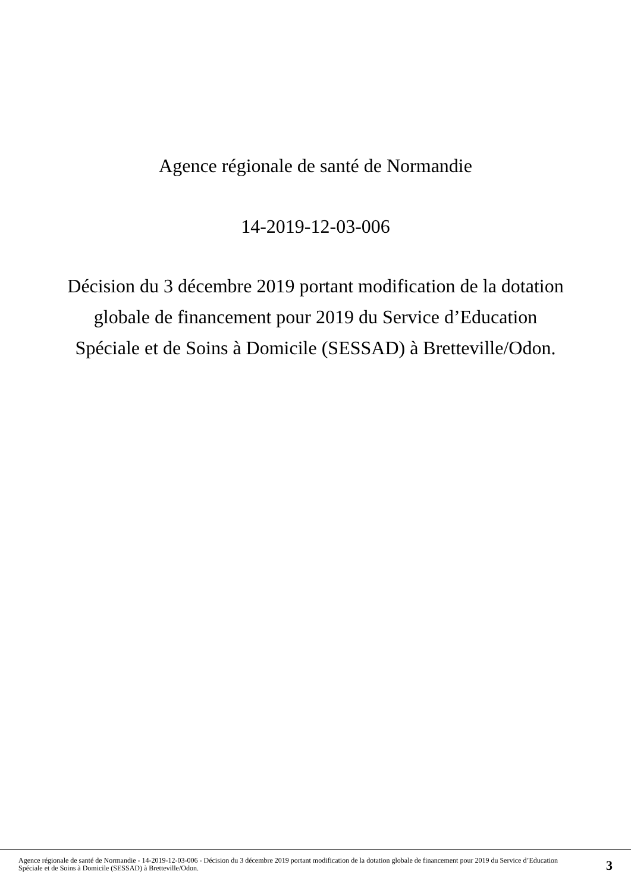Agence régionale de santé de Normandie
14-2019-12-03-006
Décision du 3 décembre 2019 portant modification de la dotation globale de financement pour 2019 du Service d’Education Spéciale et de Soins à Domicile (SESSAD) à Bretteville/Odon.
Agence régionale de santé de Normandie - 14-2019-12-03-006 - Décision du 3 décembre 2019 portant modification de la dotation globale de financement pour 2019 du Service d’Education Spéciale et de Soins à Domicile (SESSAD) à Bretteville/Odon.
3